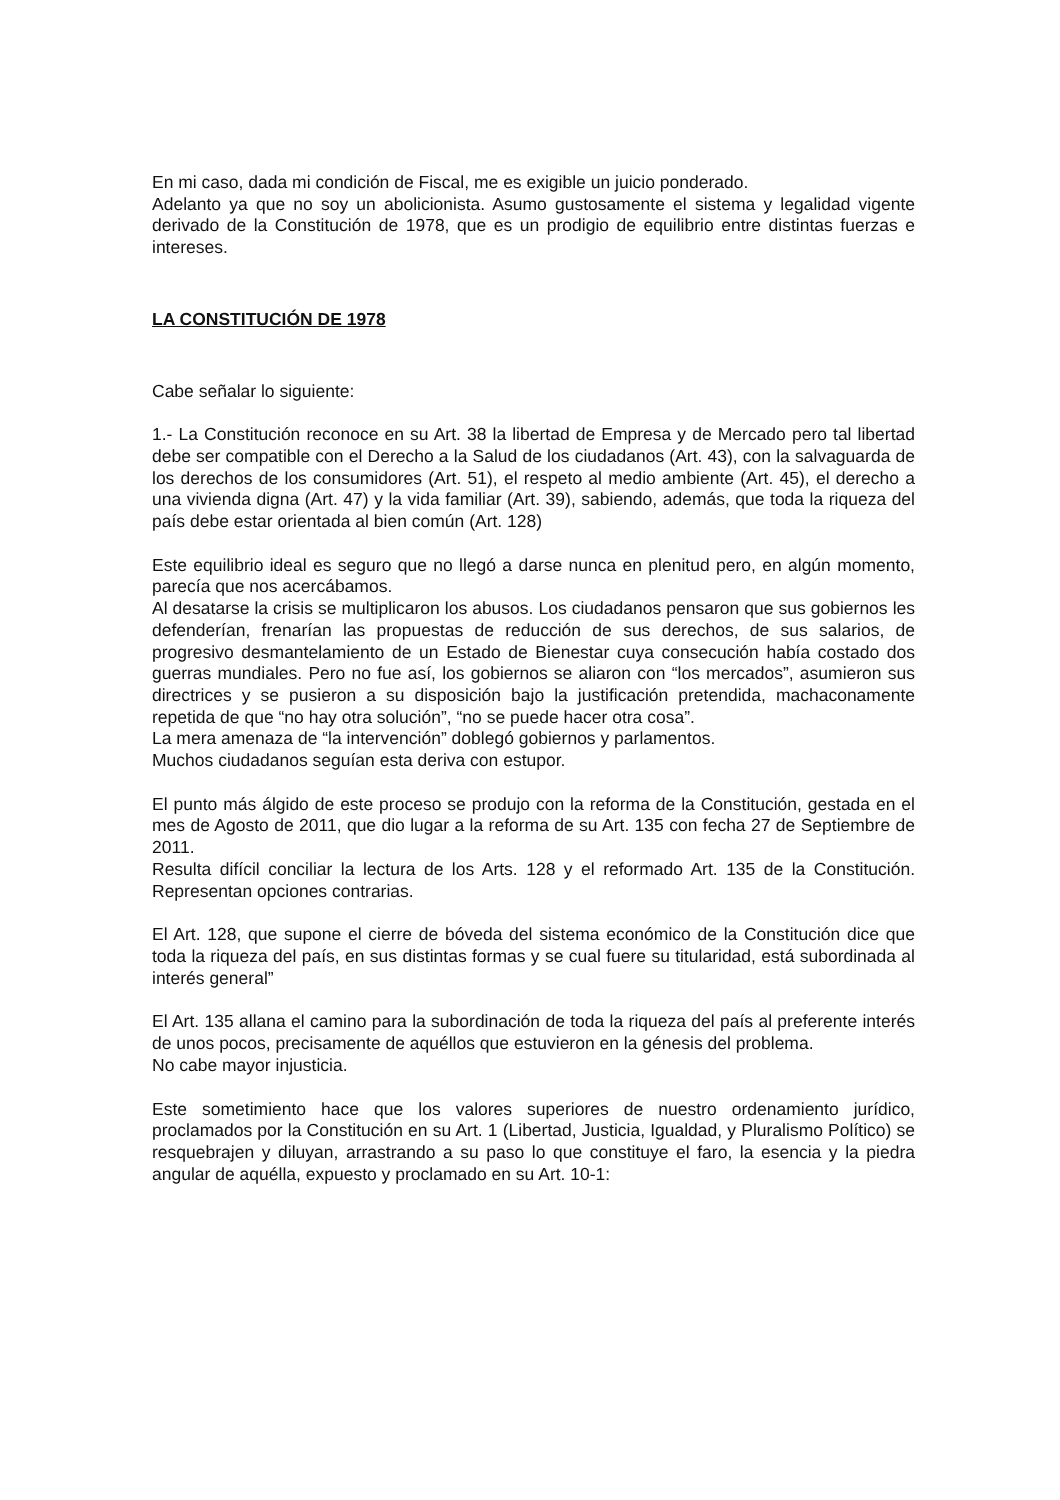En mi caso, dada mi condición de Fiscal, me es exigible un juicio ponderado.
Adelanto ya que no soy un abolicionista. Asumo gustosamente el sistema y legalidad vigente derivado de la Constitución de 1978, que es un prodigio de equilibrio entre distintas fuerzas e intereses.
LA CONSTITUCIÓN DE 1978
Cabe señalar lo siguiente:
1.- La Constitución reconoce en su Art. 38 la libertad de Empresa y de Mercado pero tal libertad debe ser compatible con el Derecho a la Salud de los ciudadanos (Art. 43), con la salvaguarda de los derechos de los consumidores (Art. 51), el respeto al medio ambiente (Art. 45), el derecho a una vivienda digna (Art. 47) y la vida familiar (Art. 39), sabiendo, además, que toda la riqueza del país debe estar orientada al bien común (Art. 128)
Este equilibrio ideal es seguro que no llegó a darse nunca en plenitud pero, en algún momento, parecía que nos acercábamos.
Al desatarse la crisis se multiplicaron los abusos. Los ciudadanos pensaron que sus gobiernos les defenderían, frenarían las propuestas de reducción de sus derechos, de sus salarios, de progresivo desmantelamiento de un Estado de Bienestar cuya consecución había costado dos guerras mundiales. Pero no fue así, los gobiernos se aliaron con “los mercados”, asumieron sus directrices y se pusieron a su disposición bajo la justificación pretendida, machaconamente repetida de que “no hay otra solución”, “no se puede hacer otra cosa”.
La mera amenaza de “la intervención” doblegó gobiernos y parlamentos.
Muchos ciudadanos seguían esta deriva con estupor.
El punto más álgido de este proceso se produjo con la reforma de la Constitución, gestada en el mes de Agosto de 2011, que dio lugar a la reforma de su Art. 135 con fecha 27 de Septiembre de 2011.
Resulta difícil conciliar la lectura de los Arts. 128 y el reformado Art. 135 de la Constitución. Representan opciones contrarias.
El Art. 128, que supone el cierre de bóveda del sistema económico de la Constitución dice que toda la riqueza del país, en sus distintas formas y se cual fuere su titularidad, está subordinada al interés general”
El Art. 135 allana el camino para la subordinación de toda la riqueza del país al preferente interés de unos pocos, precisamente de aquéllos que estuvieron en la génesis del problema.
No cabe mayor injusticia.
Este sometimiento hace que los valores superiores de nuestro ordenamiento jurídico, proclamados por la Constitución en su Art. 1 (Libertad, Justicia, Igualdad, y Pluralismo Político) se resquebrajen y diluyan, arrastrando a su paso lo que constituye el faro, la esencia y la piedra angular de aquélla, expuesto y proclamado en su Art. 10-1: